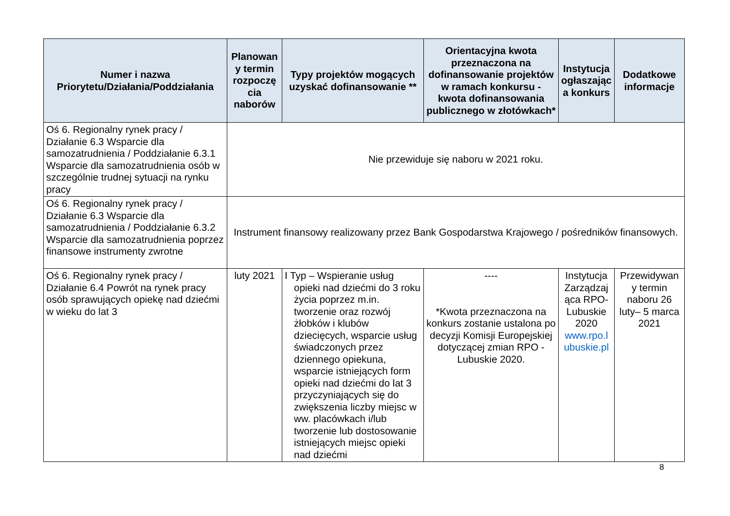| Numer i nazwa Priorytetu/Działania/Poddziałania | Planowan y termin rozpoczę cia naborów | Typy projektów mogących uzyskać dofinansowanie ** | Orientacyjna kwota przeznaczona na dofinansowanie projektów w ramach konkursu - kwota dofinansowania publicznego w złotówkach* | Instytucja ogłaszając a konkurs | Dodatkowe informacje |
| --- | --- | --- | --- | --- | --- |
| Oś 6. Regionalny rynek pracy / Działanie 6.3 Wsparcie dla samozatrudnienia / Poddziałanie 6.3.1 Wsparcie dla samozatrudnienia osób w szczególnie trudnej sytuacji na rynku pracy | Nie przewiduje się naboru w 2021 roku. | | | | |
| Oś 6. Regionalny rynek pracy / Działanie 6.3 Wsparcie dla samozatrudnienia / Poddziałanie 6.3.2 Wsparcie dla samozatrudnienia poprzez finansowe instrumenty zwrotne | Instrument finansowy realizowany przez Bank Gospodarstwa Krajowego / pośredników finansowych. | | | | |
| Oś 6. Regionalny rynek pracy / Działanie 6.4 Powrót na rynek pracy osób sprawujących opiekę nad dziećmi w wieku do lat 3 | luty 2021 | I Typ – Wspieranie usług opieki nad dziećmi do 3 roku życia poprzez m.in. tworzenie oraz rozwój żłobków i klubów dziecięcych, wsparcie usług świadczonych przez dziennego opiekuna, wsparcie istniejących form opieki nad dziećmi do lat 3 przyczyniających się do zwiększenia liczby miejsc w ww. placówkach i/lub tworzenie lub dostosowanie istniejących miejsc opieki nad dziećmi | ---- *Kwota przeznaczona na konkurs zostanie ustalona po decyzji Komisji Europejskiej dotyczącej zmian RPO - Lubuskie 2020. | Instytucja Zarządzaj ąca RPO-Lubuskie 2020 www.rpo.l ubuskie.pl | Przewidywan y termin naboru 26 luty– 5 marca 2021 |
8